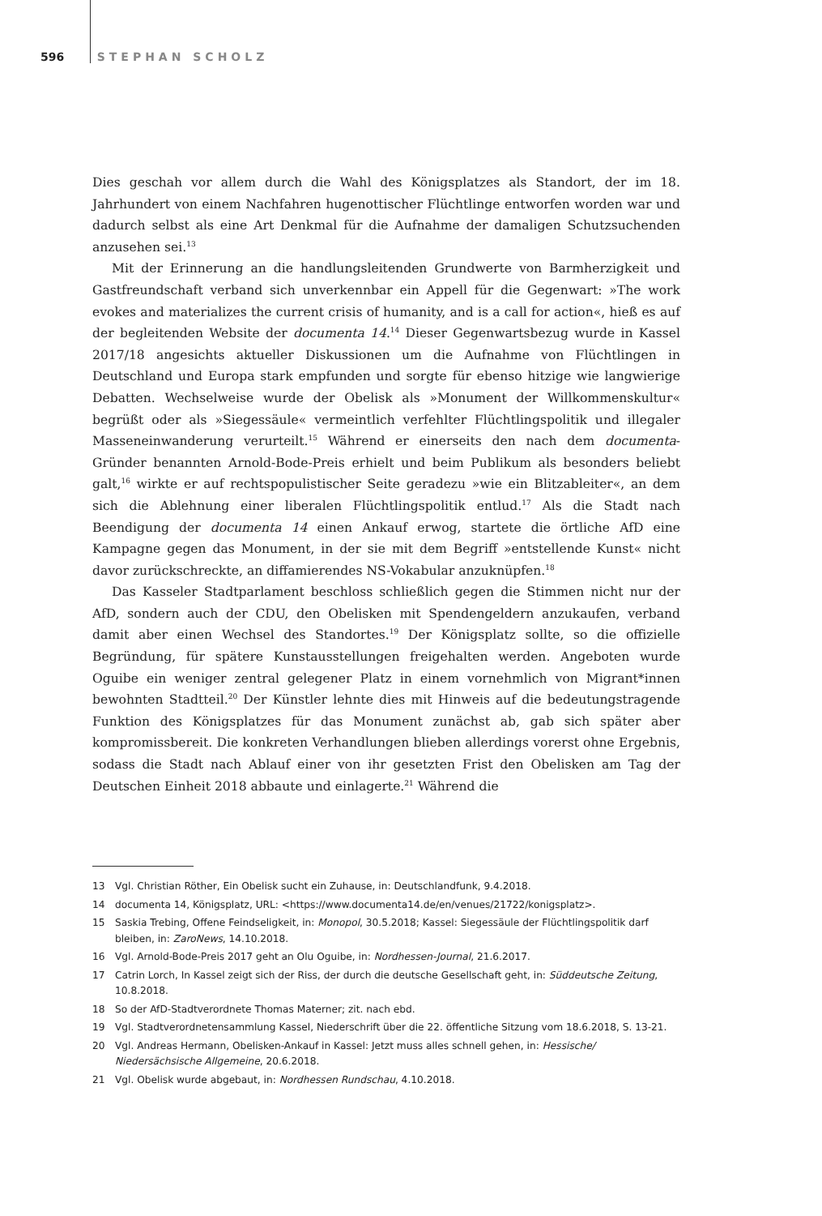596 STEPHAN SCHOLZ
Dies geschah vor allem durch die Wahl des Königsplatzes als Standort, der im 18. Jahrhundert von einem Nachfahren hugenottischer Flüchtlinge entworfen worden war und dadurch selbst als eine Art Denkmal für die Aufnahme der damaligen Schutzsuchenden anzusehen sei.<sup>13</sup>
Mit der Erinnerung an die handlungsleitenden Grundwerte von Barmherzigkeit und Gastfreundschaft verband sich unverkennbar ein Appell für die Gegenwart: »The work evokes and materializes the current crisis of humanity, and is a call for action«, hieß es auf der begleitenden Website der documenta 14.<sup>14</sup> Dieser Gegenwartsbezug wurde in Kassel 2017/18 angesichts aktueller Diskussionen um die Aufnahme von Flüchtlingen in Deutschland und Europa stark empfunden und sorgte für ebenso hitzige wie langwierige Debatten. Wechselweise wurde der Obelisk als »Monument der Willkommenskultur« begrüßt oder als »Siegessäule« vermeintlich verfehlter Flüchtlingspolitik und illegaler Masseneinwanderung verurteilt.<sup>15</sup> Während er einerseits den nach dem documenta-Gründer benannten Arnold-Bode-Preis erhielt und beim Publikum als besonders beliebt galt,<sup>16</sup> wirkte er auf rechtspopulistischer Seite geradezu »wie ein Blitzableiter«, an dem sich die Ablehnung einer liberalen Flüchtlingspolitik entlud.<sup>17</sup> Als die Stadt nach Beendigung der documenta 14 einen Ankauf erwog, startete die örtliche AfD eine Kampagne gegen das Monument, in der sie mit dem Begriff »entstellende Kunst« nicht davor zurückschreckte, an diffamierendes NS-Vokabular anzuknüpfen.<sup>18</sup>
Das Kasseler Stadtparlament beschloss schließlich gegen die Stimmen nicht nur der AfD, sondern auch der CDU, den Obelisken mit Spendengeldern anzukaufen, verband damit aber einen Wechsel des Standortes.<sup>19</sup> Der Königsplatz sollte, so die offizielle Begründung, für spätere Kunstausstellungen freigehalten werden. Angeboten wurde Oguibe ein weniger zentral gelegener Platz in einem vornehmlich von Migrant*innen bewohnten Stadtteil.<sup>20</sup> Der Künstler lehnte dies mit Hinweis auf die bedeutungstragende Funktion des Königsplatzes für das Monument zunächst ab, gab sich später aber kompromissbereit. Die konkreten Verhandlungen blieben allerdings vorerst ohne Ergebnis, sodass die Stadt nach Ablauf einer von ihr gesetzten Frist den Obelisken am Tag der Deutschen Einheit 2018 abbaute und einlagerte.<sup>21</sup> Während die
13 Vgl. Christian Röther, Ein Obelisk sucht ein Zuhause, in: Deutschlandfunk, 9.4.2018.
14 documenta 14, Königsplatz, URL: <https://www.documenta14.de/en/venues/21722/konigsplatz>.
15 Saskia Trebing, Offene Feindseligkeit, in: Monopol, 30.5.2018; Kassel: Siegessäule der Flüchtlingspolitik darf bleiben, in: ZaroNews, 14.10.2018.
16 Vgl. Arnold-Bode-Preis 2017 geht an Olu Oguibe, in: Nordhessen-Journal, 21.6.2017.
17 Catrin Lorch, In Kassel zeigt sich der Riss, der durch die deutsche Gesellschaft geht, in: Süddeutsche Zeitung, 10.8.2018.
18 So der AfD-Stadtverordnete Thomas Materner; zit. nach ebd.
19 Vgl. Stadtverordnetensammlung Kassel, Niederschrift über die 22. öffentliche Sitzung vom 18.6.2018, S. 13-21.
20 Vgl. Andreas Hermann, Obelisken-Ankauf in Kassel: Jetzt muss alles schnell gehen, in: Hessische/ Niedersächsische Allgemeine, 20.6.2018.
21 Vgl. Obelisk wurde abgebaut, in: Nordhessen Rundschau, 4.10.2018.